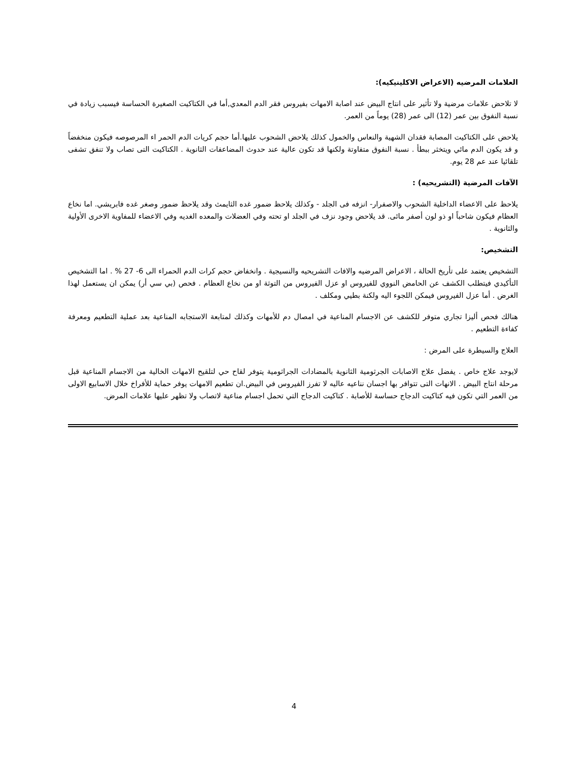العلامات المرضيه (الاعراض الاكلينيكيه):
لا تلاحض علامات مرضية ولا تأثير على انتاج البيض عند اصابة الامهات بفيروس فقر الدم المعدي,أما في الكتاكيت الصغيرة الحساسة فيسبب زيادة في نسبة النفوق بين عمر (12) الى عمر (28) يوماً من العمر.
يلاحض على الكتاكيت المصابة فقدان الشهية والنعاس والخمول كذلك يلاحض الشحوب عليها.أما حجم كريات الدم الحمر اء المرصوصه فيكون منخفضاً و قد يكون الدم مائي ويتخثر ببطأ . نسبة النفوق متفاوتة ولكنها قد تكون عالية عند حدوث المضاعفات الثانوية . الكتاكيت التى تصاب ولا تنفق تشفى تلقائيا عند عم 28 يوم.
الآفات المرضية (التشريحيه) :
يلاحظ على الاعضاء الداخلية الشحوب والاصفرار- انزفه فى الجلد - وكذلك يلاحظ ضمور غده الثايمث وقد يلاحظ ضمور وصغر غده فابريشي. اما نخاع العظام فيكون شاحباً او ذو لون أصفر مائى. قد يلاحض وجود نزف في الجلد او تحته وفي العضلات والمعده الغديه وفي الاعضاء للمفاوية الاخرى الأولية والثانوية .
التشخيص:
التشخيص يعتمد على تأريخ الحالة ، الاعراض المرضيه والافات التشريحيه والنسيجية . وانخفاض حجم كرات الدم الحمراء الى 6- 27 % . اما التشخيص التأكيدي فيتطلب الكشف عن الحامض النووي للفيروس او عزل الفيروس من التوثة او من نخاع العظام . فحص (بي سي أر) يمكن ان يستعمل لهذا الغرض . أما عزل الفيروس فيمكن اللجوء اليه ولكنة بطيي ومكلف .
هنالك فحص أليزا تجاري متوفر للكشف عن الاجسام المناعية في امصال دم للأمهات وكذلك لمتابعة الاستجابه المناعية بعد عملية التطعيم ومعرفة كفاءة التطعيم .
العلاج والسيطرة على المرض :
لايوجد علاج خاص . يفضل علاج الاصابات الجرثومية الثانوية بالمضادات الجراثومية يتوفر لقاح حي لتلقيح الامهات الخالية من الاجسام المناعية قبل مرحلة انتاج البيض . الانهات التى تتوافر بها اجسان نناعيه عاليه لا تفرز الفيروس في البيض.ان تطعيم الامهات يوفر حماية للأفراخ خلال الاسابيع الاولى من العمر التي تكون فيه كتاكيت الدجاج حساسة للأصابة . كتاكيت الدجاج التي تحمل اجسام مناعية لاتصاب ولا تظهر عليها علامات المرض.
4